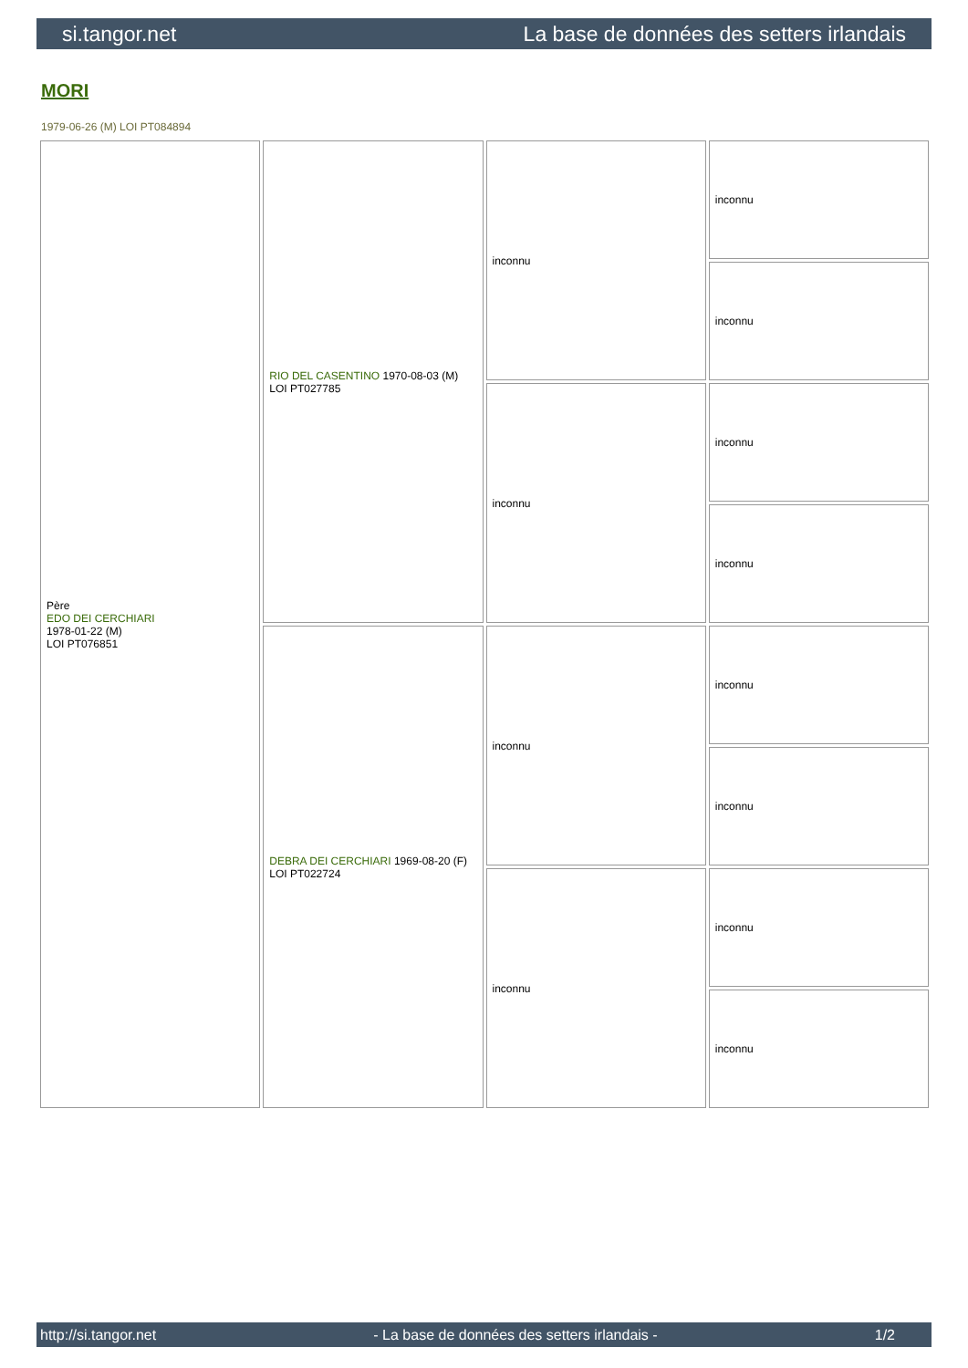si.tangor.net La base de données des setters irlandais
MORI
1979-06-26 (M) LOI PT084894
| Père EDO DEI CERCHIARI 1978-01-22 (M) LOI PT076851 | RIO DEL CASENTINO 1970-08-03 (M) LOI PT027785 | inconnu | inconnu |
| | | | inconnu |
| | | inconnu | inconnu |
| | | | inconnu |
| | DEBRA DEI CERCHIARI 1969-08-20 (F) LOI PT022724 | inconnu | inconnu |
| | | | inconnu |
| | | inconnu | inconnu |
| | | | inconnu |
http://si.tangor.net - La base de données des setters irlandais - 1/2